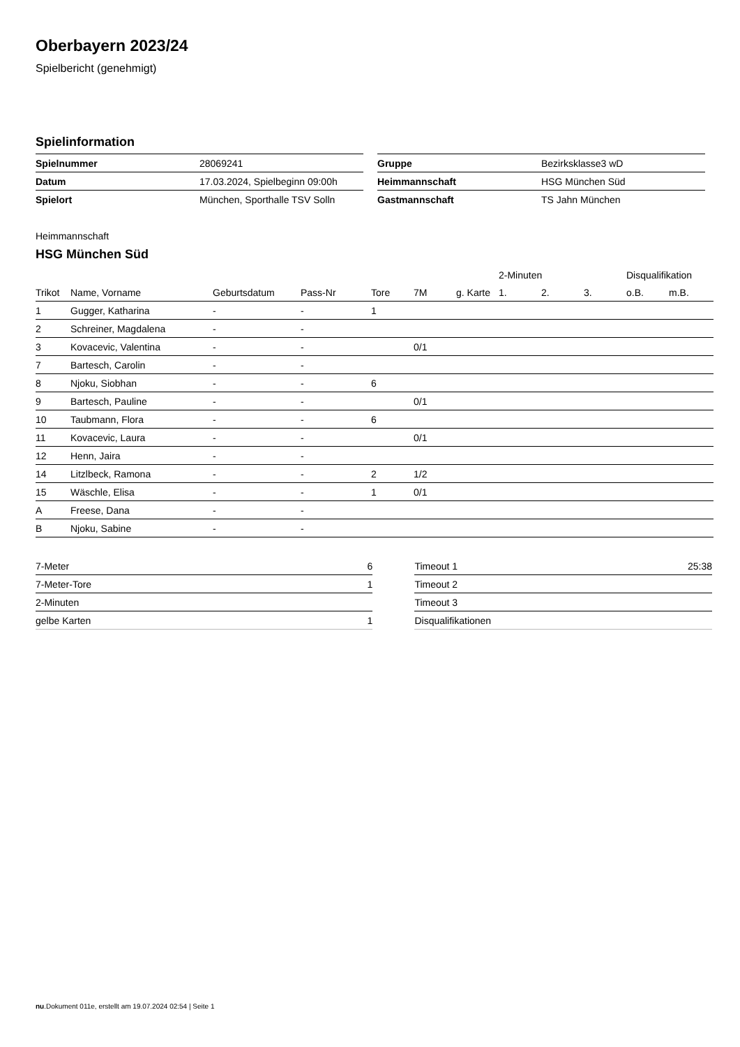Oberbayern 2023/24
Spielbericht (genehmigt)
Spielinformation
| Spielnummer | 28069241 |
| Datum | 17.03.2024, Spielbeginn 09:00h |
| Spielort | München, Sporthalle TSV Solln |
| Gruppe | Bezirksklasse3 wD |
| Heimmannschaft | HSG München Süd |
| Gastmannschaft | TS Jahn München |
Heimmannschaft
HSG München Süd
| | | | | | | | 2-Minuten | | | Disqualifikation | |
| --- | --- | --- | --- | --- | --- | --- | --- | --- | --- | --- | --- |
| Trikot | Name, Vorname | Geburtsdatum | Pass-Nr | Tore | 7M | g. Karte | 1. | 2. | 3. | o.B. | m.B. |
| 1 | Gugger, Katharina | - | - | 1 | | | | | | | |
| 2 | Schreiner, Magdalena | - | - | | | | | | | | |
| 3 | Kovacevic, Valentina | - | - | | 0/1 | | | | | | |
| 7 | Bartesch, Carolin | - | - | | | | | | | | |
| 8 | Njoku, Siobhan | - | - | 6 | | | | | | | |
| 9 | Bartesch, Pauline | - | - | | 0/1 | | | | | | |
| 10 | Taubmann, Flora | - | - | 6 | | | | | | | |
| 11 | Kovacevic, Laura | - | - | | 0/1 | | | | | | |
| 12 | Henn, Jaira | - | - | | | | | | | | |
| 14 | Litzlbeck, Ramona | - | - | 2 | 1/2 | | | | | | |
| 15 | Wäschle, Elisa | - | - | 1 | 0/1 | | | | | | |
| A | Freese, Dana | - | - | | | | | | | | |
| B | Njoku, Sabine | - | - | | | | | | | | |
| 7-Meter | 6 |
| 7-Meter-Tore | 1 |
| 2-Minuten | |
| gelbe Karten | 1 |
| Timeout 1 | 25:38 |
| Timeout 2 | |
| Timeout 3 | |
| Disqualifikationen | |
nu.Dokument 011e, erstellt am 19.07.2024 02:54 | Seite 1